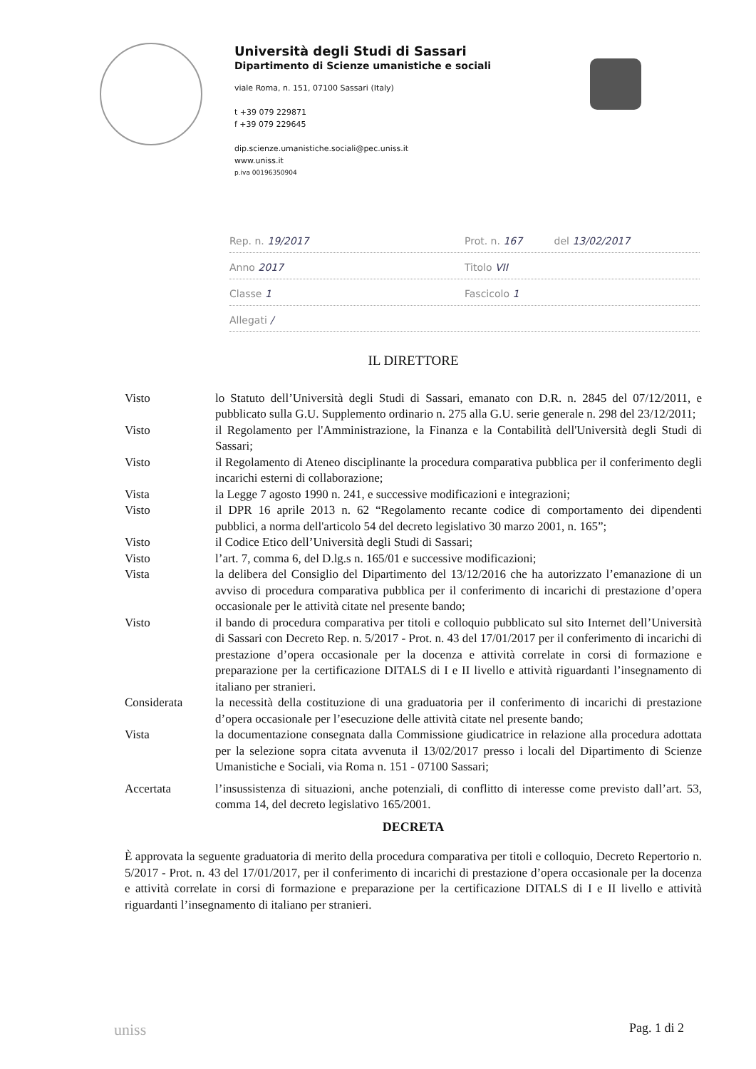Università degli Studi di Sassari
Dipartimento di Scienze umanistiche e sociali
viale Roma, n. 151, 07100 Sassari (Italy)
t +39 079 229871
f +39 079 229645
dip.scienze.umanistiche.sociali@pec.uniss.it
www.uniss.it
p.iva 00196350904
Rep. n. 19/2017 Prot. n. 167 del 13/02/2017
Anno 2017 Titolo VII
Classe 1 Fascicolo 1
Allegati /
IL DIRETTORE
Visto lo Statuto dell’Università degli Studi di Sassari, emanato con D.R. n. 2845 del 07/12/2011, e pubblicato sulla G.U. Supplemento ordinario n. 275 alla G.U. serie generale n. 298 del 23/12/2011;
Visto il Regolamento per l'Amministrazione, la Finanza e la Contabilità dell'Università degli Studi di Sassari;
Visto il Regolamento di Ateneo disciplinante la procedura comparativa pubblica per il conferimento degli incarichi esterni di collaborazione;
Vista la Legge 7 agosto 1990 n. 241, e successive modificazioni e integrazioni;
Visto il DPR 16 aprile 2013 n. 62 “Regolamento recante codice di comportamento dei dipendenti pubblici, a norma dell'articolo 54 del decreto legislativo 30 marzo 2001, n. 165”;
Visto il Codice Etico dell’Università degli Studi di Sassari;
Visto l’art. 7, comma 6, del D.lg.s n. 165/01 e successive modificazioni;
Vista la delibera del Consiglio del Dipartimento del 13/12/2016 che ha autorizzato l’emanazione di un avviso di procedura comparativa pubblica per il conferimento di incarichi di prestazione d’opera occasionale per le attività citate nel presente bando;
Visto il bando di procedura comparativa per titoli e colloquio pubblicato sul sito Internet dell’Università di Sassari con Decreto Rep. n. 5/2017 - Prot. n. 43 del 17/01/2017 per il conferimento di incarichi di prestazione d’opera occasionale per la docenza e attività correlate in corsi di formazione e preparazione per la certificazione DITALS di I e II livello e attività riguardanti l’insegnamento di italiano per stranieri.
Considerata la necessità della costituzione di una graduatoria per il conferimento di incarichi di prestazione d’opera occasionale per l’esecuzione delle attività citate nel presente bando;
Vista la documentazione consegnata dalla Commissione giudicatrice in relazione alla procedura adottata per la selezione sopra citata avvenuta il 13/02/2017 presso i locali del Dipartimento di Scienze Umanistiche e Sociali, via Roma n. 151 - 07100 Sassari;
Accertata l’insussistenza di situazioni, anche potenziali, di conflitto di interesse come previsto dall’art. 53, comma 14, del decreto legislativo 165/2001.
DECRETA
È approvata la seguente graduatoria di merito della procedura comparativa per titoli e colloquio, Decreto Repertorio n. 5/2017 - Prot. n. 43 del 17/01/2017, per il conferimento di incarichi di prestazione d’opera occasionale per la docenza e attività correlate in corsi di formazione e preparazione per la certificazione DITALS di I e II livello e attività riguardanti l’insegnamento di italiano per stranieri.
uniss Pag. 1 di 2